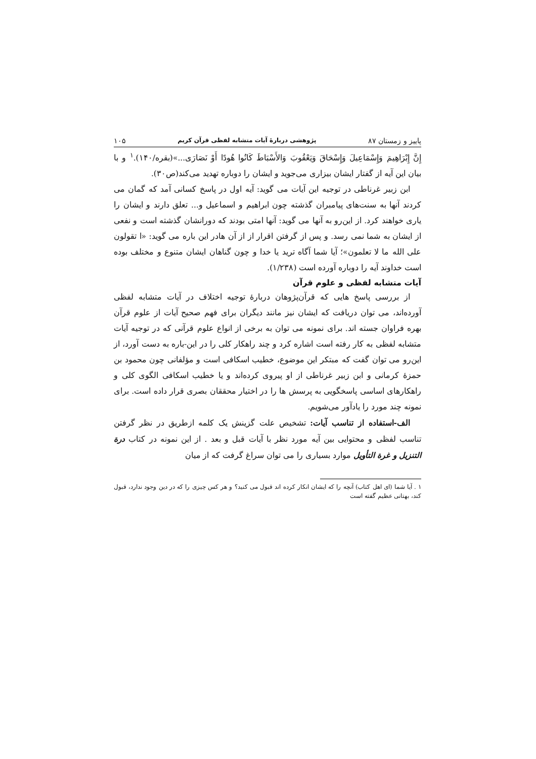پاییز و زمستان ۸۷ پژوهشی دربارهٔ آیات متشابه لفظی قرآن کریم ۱۰۵
إِنَّ إِبْرَاهِيمَ وَإِسْمَاعِيلَ وَإِسْحَاقَ وَيَعْقُوبَ وَالأَسْبَاطَ كَانُوا هُودًا أَوْ نَصَارَى...»(بقره/۱۴۰).<sup>۱</sup> و با بیان این آیه از گفتار ایشان بیزاری می‌جوید و ایشان را دوباره تهدید می‌کند(ص۳۰).
ابن زبیر غرناطی در توجیه این آیات می گوید: آیه اول در پاسخ کسانی آمد که گمان می کردند آنها به سنت‌های پیامبران گذشته چون ابراهیم و اسماعیل و... تعلق دارند و ایشان را یاری خواهند کرد. از این‌رو به آنها می گوید: آنها امتی بودند که دورانشان گذشته است و نفعی از ایشان به شما نمی رسد. و پس از گرفتن اقرار از از آن هادر این باره می گوید: «ا تقولون علی الله ما لا تعلمون»؛ آیا شما آگاه ترید یا خدا و چون گناهان ایشان متنوع و مختلف بوده است خداوند آیه را دوباره آورده است (۱/۲۳۸).
آیات متشابه لفظی و علوم قرآن
از بررسی پاسخ هایی که قرآن‌پژوهان دربارهٔ توجیه اختلاف در آیات متشابه لفظی آورده‌اند، می توان دریافت که ایشان نیز مانند دیگران برای فهم صحیح آیات از علوم قرآن بهره فراوان جسته اند. برای نمونه می توان به برخی از انواع علوم قرآنی که در توجیه آیات متشابه لفظی به کار رفته است اشاره کرد و چند راهکار کلی را در این-باره به دست آورد، از این‌رو می توان گفت که مبتکر این موضوع، خطیب اسکافی است و مؤلفانی چون محمود بن حمزهٔ کرمانی و ابن زبیر غرناطی از او پیروی کرده‌اند و یا خطیب اسکافی الگوی کلی و راهکارهای اساسی پاسخگویی به پرسش ها را در اختیار محققان بصری قرار داده است. برای نمونه چند مورد را یادآور می‌شویم.
الف-استفاده از تناسب آیات: تشخیص علت گزینش یک کلمه ازطریق در نظر گرفتن تناسب لفظی و محتوایی بین آیه مورد نظر با آیات قبل و بعد . از این نمونه در کتاب درة التنزیل و غرة التأویل موارد بسیاری را می توان سراغ گرفت که از میان
۱ . آیا شما (ای اهل کتاب) آنچه را که ایشان انکار کرده اند قبول می کنید؟ و هر کس چیزی را که در دین وجود ندارد، قبول کند، بهتانی عظیم گفته است